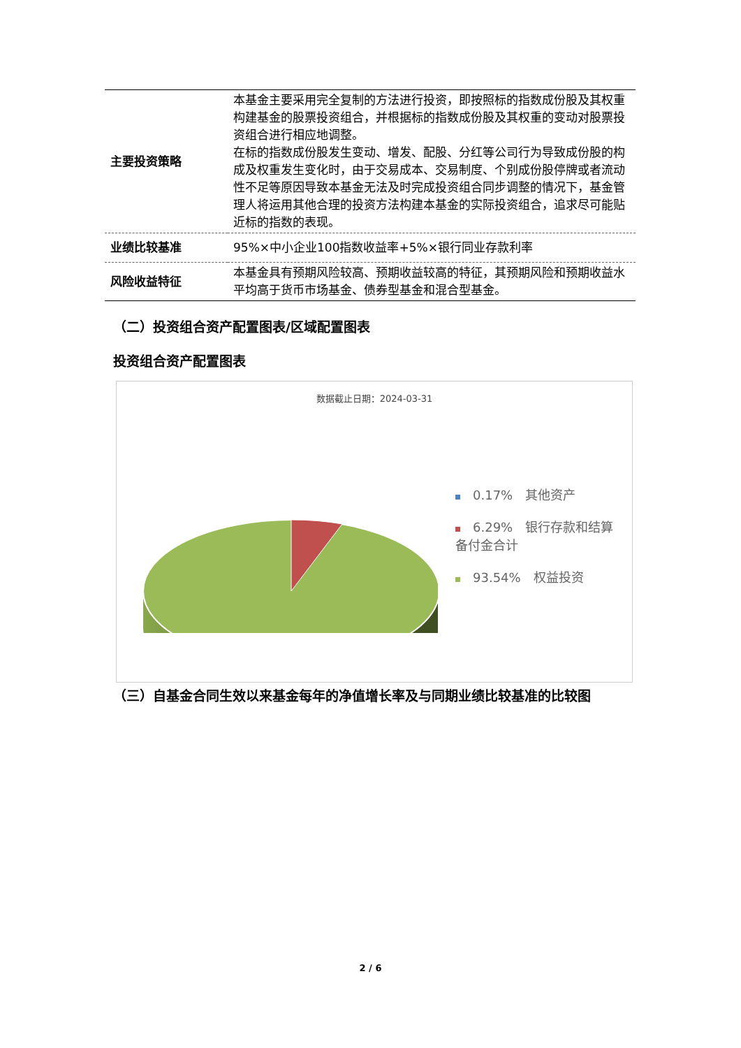| 主要投资策略 | 本基金主要采用完全复制的方法进行投资，即按照标的指数成份股及其权重构建基金的股票投资组合，并根据标的指数成份股及其权重的变动对股票投资组合进行相应地调整。 在标的指数成份股发生变动、增发、配股、分红等公司行为导致成份股的构成及权重发生变化时，由于交易成本、交易制度、个别成份股停牌或者流动性不足等原因导致本基金无法及时完成投资组合同步调整的情况下，基金管理人将运用其他合理的投资方法构建本基金的实际投资组合，追求尽可能贴近标的指数的表现。 |
| 业绩比较基准 | 95%×中小企业100指数收益率+5%×银行同业存款利率 |
| 风险收益特征 | 本基金具有预期风险较高、预期收益较高的特征，其预期风险和预期收益水平均高于货币市场基金、债券型基金和混合型基金。 |
（二）投资组合资产配置图表/区域配置图表
投资组合资产配置图表
数据截止日期：2024-03-31
0.17%　其他资产
6.29%　银行存款和结算备付金合计
93.54%　权益投资
（三）自基金合同生效以来基金每年的净值增长率及与同期业绩比较基准的比较图
2 / 6